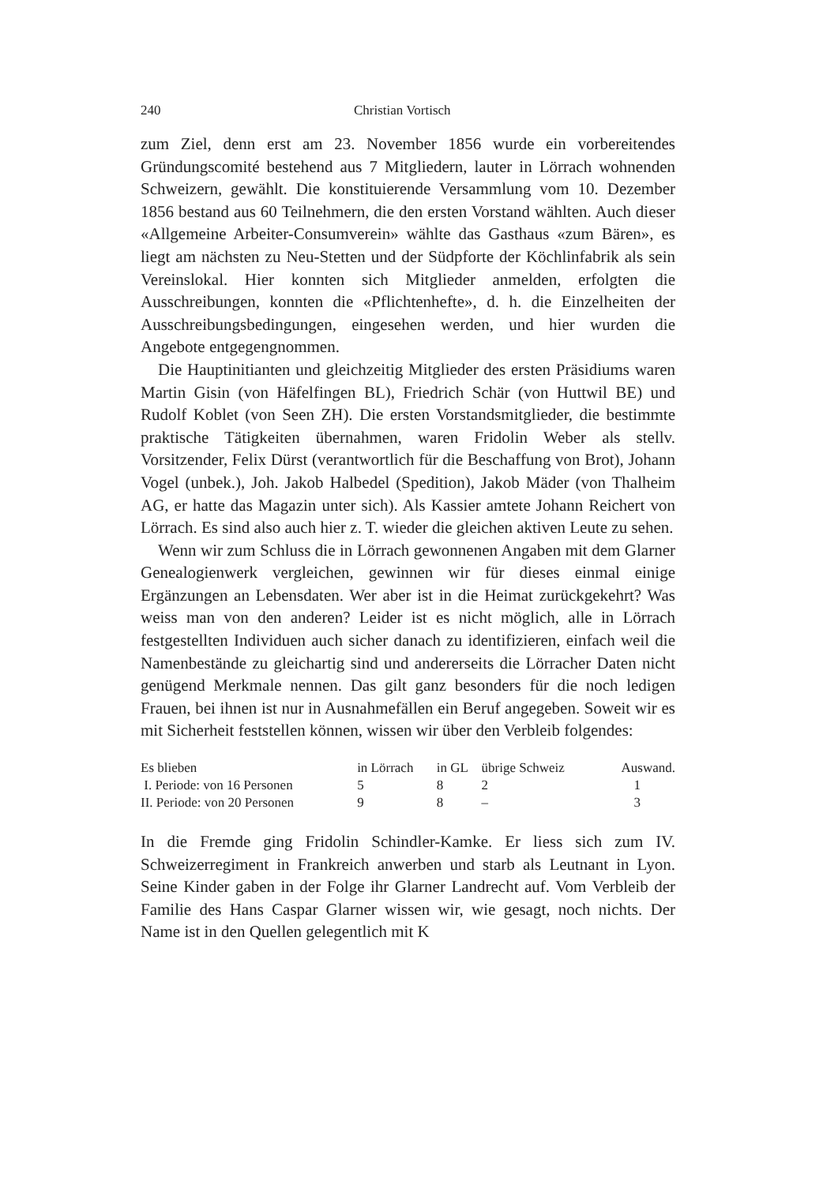240 Christian Vortisch
zum Ziel, denn erst am 23. November 1856 wurde ein vorbereitendes Gründungscomité bestehend aus 7 Mitgliedern, lauter in Lörrach wohnenden Schweizern, gewählt. Die konstituierende Versammlung vom 10. Dezember 1856 bestand aus 60 Teilnehmern, die den ersten Vorstand wählten. Auch dieser «Allgemeine Arbeiter-Consumverein» wählte das Gasthaus «zum Bären», es liegt am nächsten zu Neu-Stetten und der Südpforte der Köchlinfabrik als sein Vereinslokal. Hier konnten sich Mitglieder anmelden, erfolgten die Ausschreibungen, konnten die «Pflichtenhefte», d. h. die Einzelheiten der Ausschreibungsbedingungen, eingesehen werden, und hier wurden die Angebote entgegengnommen.
Die Hauptinitianten und gleichzeitig Mitglieder des ersten Präsidiums waren Martin Gisin (von Häfelfingen BL), Friedrich Schär (von Huttwil BE) und Rudolf Koblet (von Seen ZH). Die ersten Vorstandsmitglieder, die bestimmte praktische Tätigkeiten übernahmen, waren Fridolin Weber als stellv. Vorsitzender, Felix Dürst (verantwortlich für die Beschaffung von Brot), Johann Vogel (unbek.), Joh. Jakob Halbedel (Spedition), Jakob Mäder (von Thalheim AG, er hatte das Magazin unter sich). Als Kassier amtete Johann Reichert von Lörrach. Es sind also auch hier z. T. wieder die gleichen aktiven Leute zu sehen.
Wenn wir zum Schluss die in Lörrach gewonnenen Angaben mit dem Glarner Genealogienwerk vergleichen, gewinnen wir für dieses einmal einige Ergänzungen an Lebensdaten. Wer aber ist in die Heimat zurückgekehrt? Was weiss man von den anderen? Leider ist es nicht möglich, alle in Lörrach festgestellten Individuen auch sicher danach zu identifizieren, einfach weil die Namenbestände zu gleichartig sind und andererseits die Lörracher Daten nicht genügend Merkmale nennen. Das gilt ganz besonders für die noch ledigen Frauen, bei ihnen ist nur in Ausnahmefällen ein Beruf angegeben. Soweit wir es mit Sicherheit feststellen können, wissen wir über den Verbleib folgendes:
| Es blieben | in Lörrach | in GL | übrige Schweiz | Auswand. |
| --- | --- | --- | --- | --- |
| I. Periode: von 16 Personen | 5 | 8 | 2 | 1 |
| II. Periode: von 20 Personen | 9 | 8 | – | 3 |
In die Fremde ging Fridolin Schindler-Kamke. Er liess sich zum IV. Schweizerregiment in Frankreich anwerben und starb als Leutnant in Lyon. Seine Kinder gaben in der Folge ihr Glarner Landrecht auf. Vom Verbleib der Familie des Hans Caspar Glarner wissen wir, wie gesagt, noch nichts. Der Name ist in den Quellen gelegentlich mit K